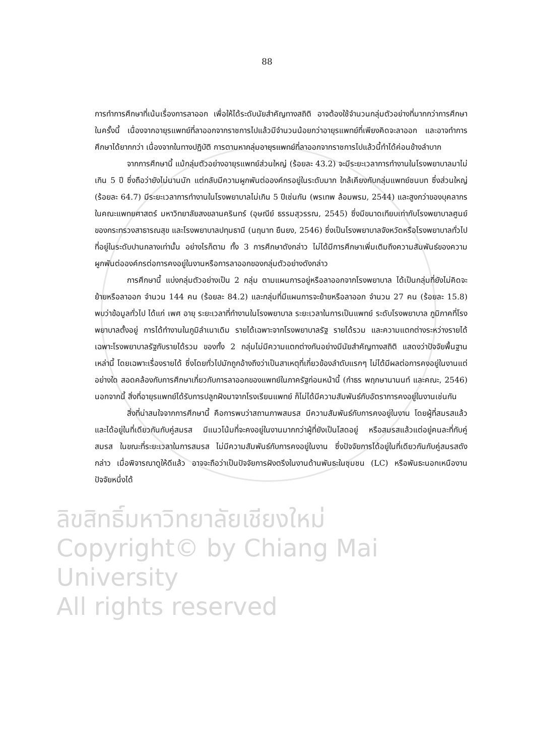88
การทำการศึกษาที่เน้นเรื่องการลาออก เพื่อให้ได้ระดับนัยสำคัญทางสถิติ อาจต้องใช้จำนวนกลุ่มตัวอย่างที่มากกว่าการศึกษาในครั้งนี้ เนื่องจากอายุรแพทย์ที่ลาออกจากราชการไปแล้วมีจำนวนน้อยกว่าอายุรแพทย์ที่เพียงคิดจะลาออก และอาจทำการศึกษาได้ยากกว่า เนื่องจากในทางปฏิบัติ การตามหากลุ่มอายุรแพทย์ที่ลาออกจากราชการไปแล้วนี้ทำได้ค่อนข้างลำบาก
จากการศึกษานี้ แม้กลุ่มตัวอย่างอายุรแพทย์ส่วนใหญ่ (ร้อยละ 43.2) จะมีระยะเวลาการทำงานในโรงพยาบาลมาไม่เกิน 5 ปี ซึ่งถือว่ายังไม่นานนัก แต่กลับมีความผูกพันต่อองค์กรอยู่ในระดับมาก ใกล้เคียงกับกลุ่มแพทย์ชนบท ซึ่งส่วนใหญ่ (ร้อยละ 64.7) มีระยะเวลาการทำงานในโรงพยาบาลไม่เกิน 5 ปีเช่นกัน (พรเทพ ล้อมพรม, 2544) และสูงกว่าของบุคลากรในคณะแพทยศาสตร์ มหาวิทยาลัยสงขลานครินทร์ (อุษณีย์ ธรรมสุวรรณ, 2545) ซึ่งมีขนาดเทียบเท่ากับโรงพยาบาลศูนย์ของกระทรวงสาธารณสุข และโรงพยาบาลปทุมธานี (นฤนาท ยืนยง, 2546) ซึ่งเป็นโรงพยาบาลจังหวัดหรือโรงพยาบาลทั่วไป ที่อยู่ในระดับปานกลางเท่านั้น อย่างไรก็ตาม ทั้ง 3 การศึกษาดังกล่าว ไม่ได้มีการศึกษาเพิ่มเติมถึงความสัมพันธ์ของความผูกพันต่อองค์กรต่อการคงอยู่ในงานหรือการลาออกของกลุ่มตัวอย่างดังกล่าว
การศึกษานี้ แบ่งกลุ่มตัวอย่างเป็น 2 กลุ่ม ตามแผนการอยู่หรือลาออกจากโรงพยาบาล ได้เป็นกลุ่มที่ยังไม่คิดจะย้ายหรือลาออก จำนวน 144 คน (ร้อยละ 84.2) และกลุ่มที่มีแผนการจะย้ายหรือลาออก จำนวน 27 คน (ร้อยละ 15.8) พบว่าข้อมูลทั่วไป ได้แก่ เพศ อายุ ระยะเวลาที่ทำงานในโรงพยาบาล ระยะเวลาในการเป็นแพทย์ ระดับโรงพยาบาล ภูมิภาคที่โรงพยาบาลตั้งอยู่ การได้ทำงานในภูมิลำเนาเดิม รายได้เฉพาะจากโรงพยาบาลรัฐ รายได้รวม และความแตกต่างระหว่างรายได้เฉพาะโรงพยาบาลรัฐกับรายได้รวม ของทั้ง 2 กลุ่มไม่มีความแตกต่างกันอย่างมีนัยสำคัญทางสถิติ แสดงว่าปัจจัยพื้นฐานเหล่านี้ โดยเฉพาะเรื่องรายได้ ซึ่งโดยทั่วไปมักถูกอ้างถึงว่าเป็นสาเหตุที่เกี่ยวข้องลำดับแรกๆ ไม่ได้มีผลต่อการคงอยู่ในงานแต่อย่างใด สอดคล้องกับการศึกษาเกี่ยวกับการลาออกของแพทย์ในภาครัฐก่อนหน้านี้ (กำธร พฤกษานานนท์ และคณะ, 2546) นอกจากนี้ สิ่งที่อายุรแพทย์ได้รับการปลูกฝังมาจากโรงเรียนแพทย์ ก็ไม่ได้มีความสัมพันธ์กับอัตราการคงอยู่ในงานเช่นกัน
สิ่งที่น่าสนใจจากการศึกษานี้ คือการพบว่าสถานภาพสมรส มีความสัมพันธ์กับการคงอยู่ในงาน โดยผู้ที่สมรสแล้วและได้อยู่ในที่เดียวกันกับคู่สมรส มีแนวโน้มที่จะคงอยู่ในงานมากกว่าผู้ที่ยังเป็นโสดอยู่ หรือสมรสแล้วแต่อยู่คนละที่กับคู่สมรส ในขณะที่ระยะเวลาในการสมรส ไม่มีความสัมพันธ์กับการคงอยู่ในงาน ซึ่งปัจจัยการได้อยู่ในที่เดียวกันกับคู่สมรสดังกล่าว เมื่อพิจารณาดูให้ดีแล้ว อาจจะถือว่าเป็นปัจจัยการฝังตรึงในงานด้านพันธะในชุมชน (LC) หรือพันธะนอกเหนืองานปัจจัยหนึ่งได้
ลิขสิทธิ์มหาวิทยาลัยเชียงใหม่
Copyright© by Chiang Mai University
All rights reserved